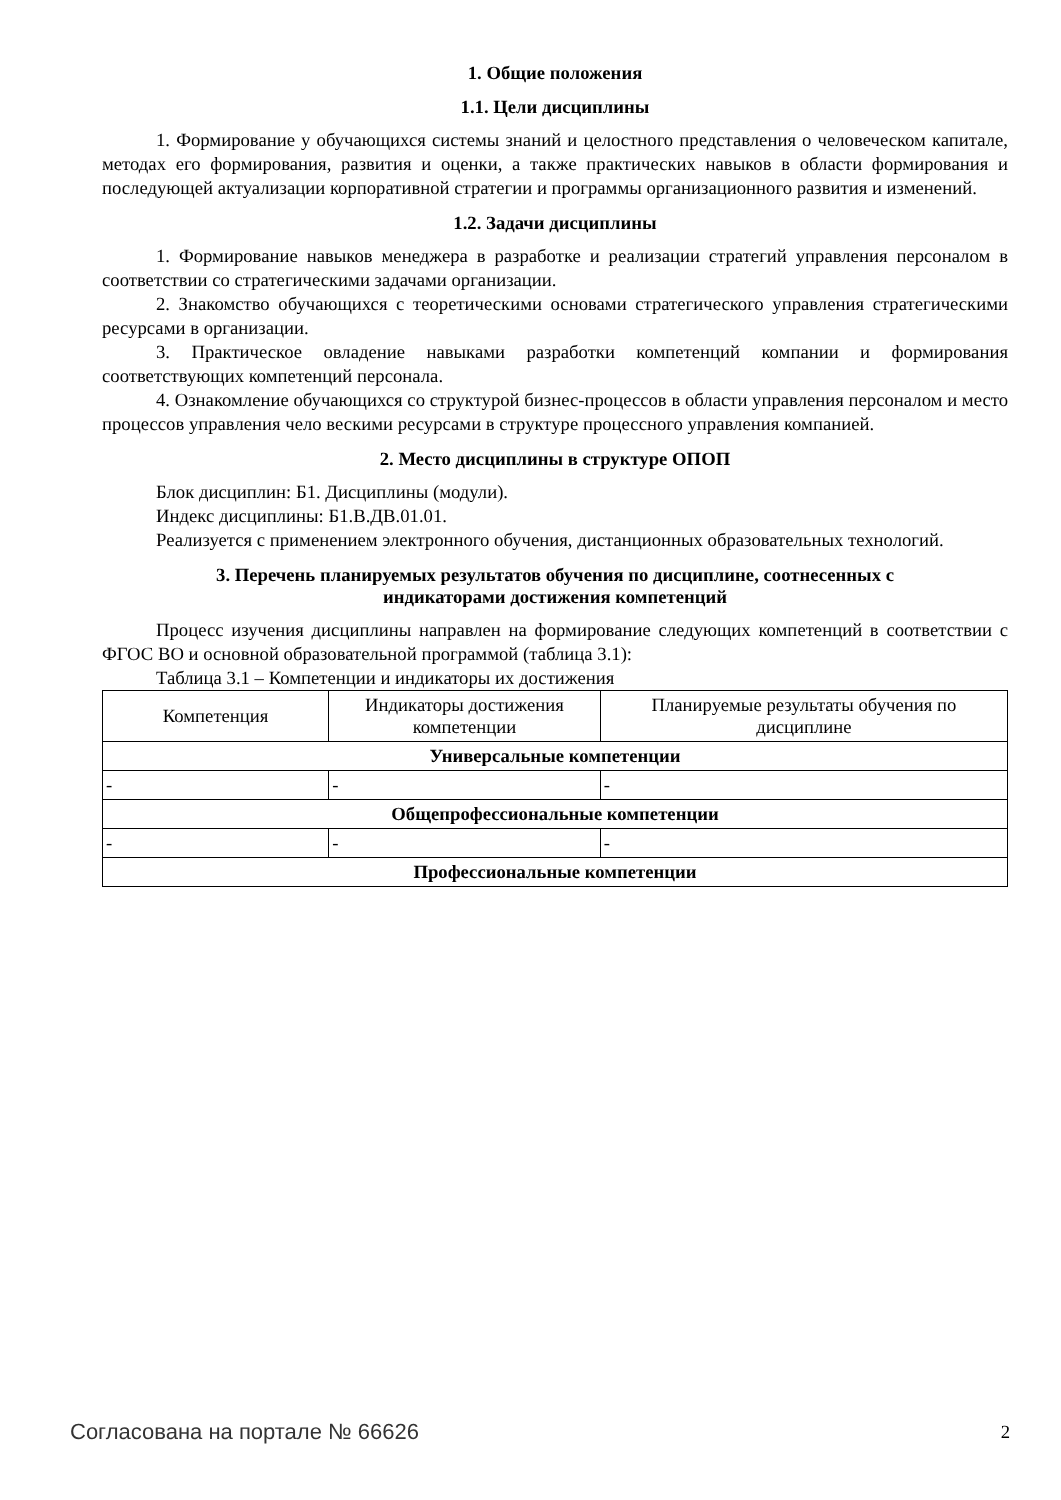1. Общие положения
1.1. Цели дисциплины
1. Формирование у обучающихся системы знаний и целостного представления о человеческом капитале, методах его формирования, развития и оценки, а также практических навыков в области формирования и последующей актуализации корпоративной стратегии и программы организационного развития и изменений.
1.2. Задачи дисциплины
1. Формирование навыков менеджера в разработке и реализации стратегий управления персоналом в соответствии со стратегическими задачами организации.
2. Знакомство обучающихся с теоретическими основами стратегического управления стратегическими ресурсами в организации.
3. Практическое овладение навыками разработки компетенций компании и формирования соответствующих компетенций персонала.
4. Ознакомление обучающихся со структурой бизнес-процессов в области управления персоналом и место процессов управления чело вескими ресурсами в структуре процессного управления компанией.
2. Место дисциплины в структуре ОПОП
Блок дисциплин: Б1. Дисциплины (модули).
Индекс дисциплины: Б1.В.ДВ.01.01.
Реализуется с применением электронного обучения, дистанционных образовательных технологий.
3. Перечень планируемых результатов обучения по дисциплине, соотнесенных с
индикаторами достижения компетенций
Процесс изучения дисциплины направлен на формирование следующих компетенций в соответствии с ФГОС ВО и основной образовательной программой (таблица 3.1):
Таблица 3.1 – Компетенции и индикаторы их достижения
| Компетенция | Индикаторы достижения компетенции | Планируемые результаты обучения по дисциплине |
| --- | --- | --- |
| Универсальные компетенции | | |
| - | - | - |
| Общепрофессиональные компетенции | | |
| - | - | - |
| Профессиональные компетенции | | |
Согласована на портале № 66626 2